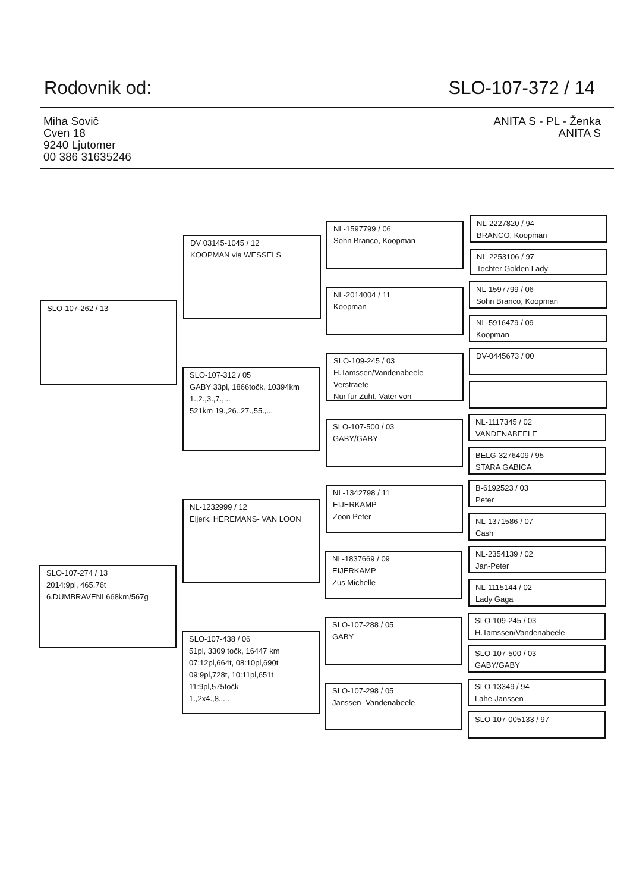Rodovnik od: SLO-107-372 / 14
Miha Sovič
Cven 18
9240 Ljutomer
00 386 31635246
ANITA S - PL - Ženka
ANITA S
SLO-107-262 / 13
SLO-107-274 / 13
2014:9pl, 465,76t
6.DUMBRAVENI 668km/567g
DV 03145-1045 / 12
KOOPMAN via WESSELS
SLO-107-312 / 05
GABY 33pl, 1866točk, 10394km
1.,2.,3.,7.,...
521km 19.,26.,27.,55.,...
NL-1232999 / 12
Eijerk. HEREMANS- VAN LOON
SLO-107-438 / 06
51pl, 3309 točk, 16447 km
07:12pl,664t, 08:10pl,690t
09:9pl,728t, 10:11pl,651t
11:9pl,575točk
1.,2x4.,8.,...
NL-1597799 / 06
Sohn Branco, Koopman
NL-2014004 / 11
Koopman
SLO-109-245 / 03
H.Tamssen/Vandenabeele
Verstraete
Nur fur Zuht, Vater von
SLO-107-500 / 03
GABY/GABY
NL-1342798 / 11
EIJERKAMP
Zoon Peter
NL-1837669 / 09
EIJERKAMP
Zus Michelle
SLO-107-288 / 05
GABY
SLO-107-298 / 05
Janssen- Vandenabeele
NL-2227820 / 94
BRANCO, Koopman
NL-2253106 / 97
Tochter Golden Lady
NL-1597799 / 06
Sohn Branco, Koopman
NL-5916479 / 09
Koopman
DV-0445673 / 00
NL-1117345 / 02
VANDENABEELE
BELG-3276409 / 95
STARA GABICA
B-6192523 / 03
Peter
NL-1371586 / 07
Cash
NL-2354139 / 02
Jan-Peter
NL-1115144 / 02
Lady Gaga
SLO-109-245 / 03
H.Tamssen/Vandenabeele
SLO-107-500 / 03
GABY/GABY
SLO-13349 / 94
Lahe-Janssen
SLO-107-005133 / 97